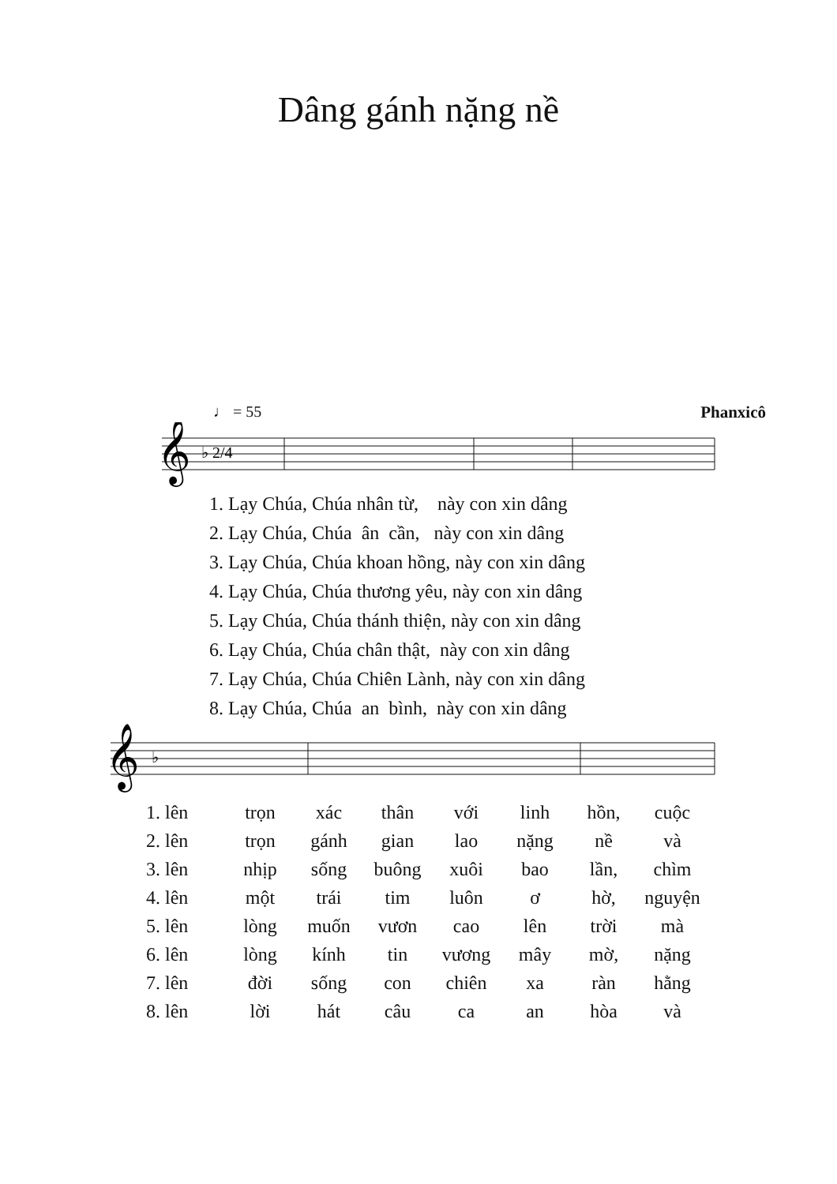Dâng gánh nặng nề
♩ = 55 Phanxicô
𝄞
♭ 2/4
1. Lạy Chúa, Chúa nhân từ, này con xin dâng 2. Lạy Chúa, Chúa ân cần, này con xin dâng 3. Lạy Chúa, Chúa khoan hồng, này con xin dâng 4. Lạy Chúa, Chúa thương yêu, này con xin dâng 5. Lạy Chúa, Chúa thánh thiện, này con xin dâng 6. Lạy Chúa, Chúa chân thật, này con xin dâng 7. Lạy Chúa, Chúa Chiên Lành, này con xin dâng 8. Lạy Chúa, Chúa an bình, này con xin dâng
𝄞
♭
| 1. lên | trọn | xác | thân | với | linh | hồn, | cuộc |
| 2. lên | trọn | gánh | gian | lao | nặng | nề | và |
| 3. lên | nhịp | sống | buông | xuôi | bao | lần, | chìm |
| 4. lên | một | trái | tim | luôn | ơ | hờ, | nguyện |
| 5. lên | lòng | muốn | vươn | cao | lên | trời | mà |
| 6. lên | lòng | kính | tin | vương | mây | mờ, | nặng |
| 7. lên | đời | sống | con | chiên | xa | ràn | hằng |
| 8. lên | lời | hát | câu | ca | an | hòa | và |